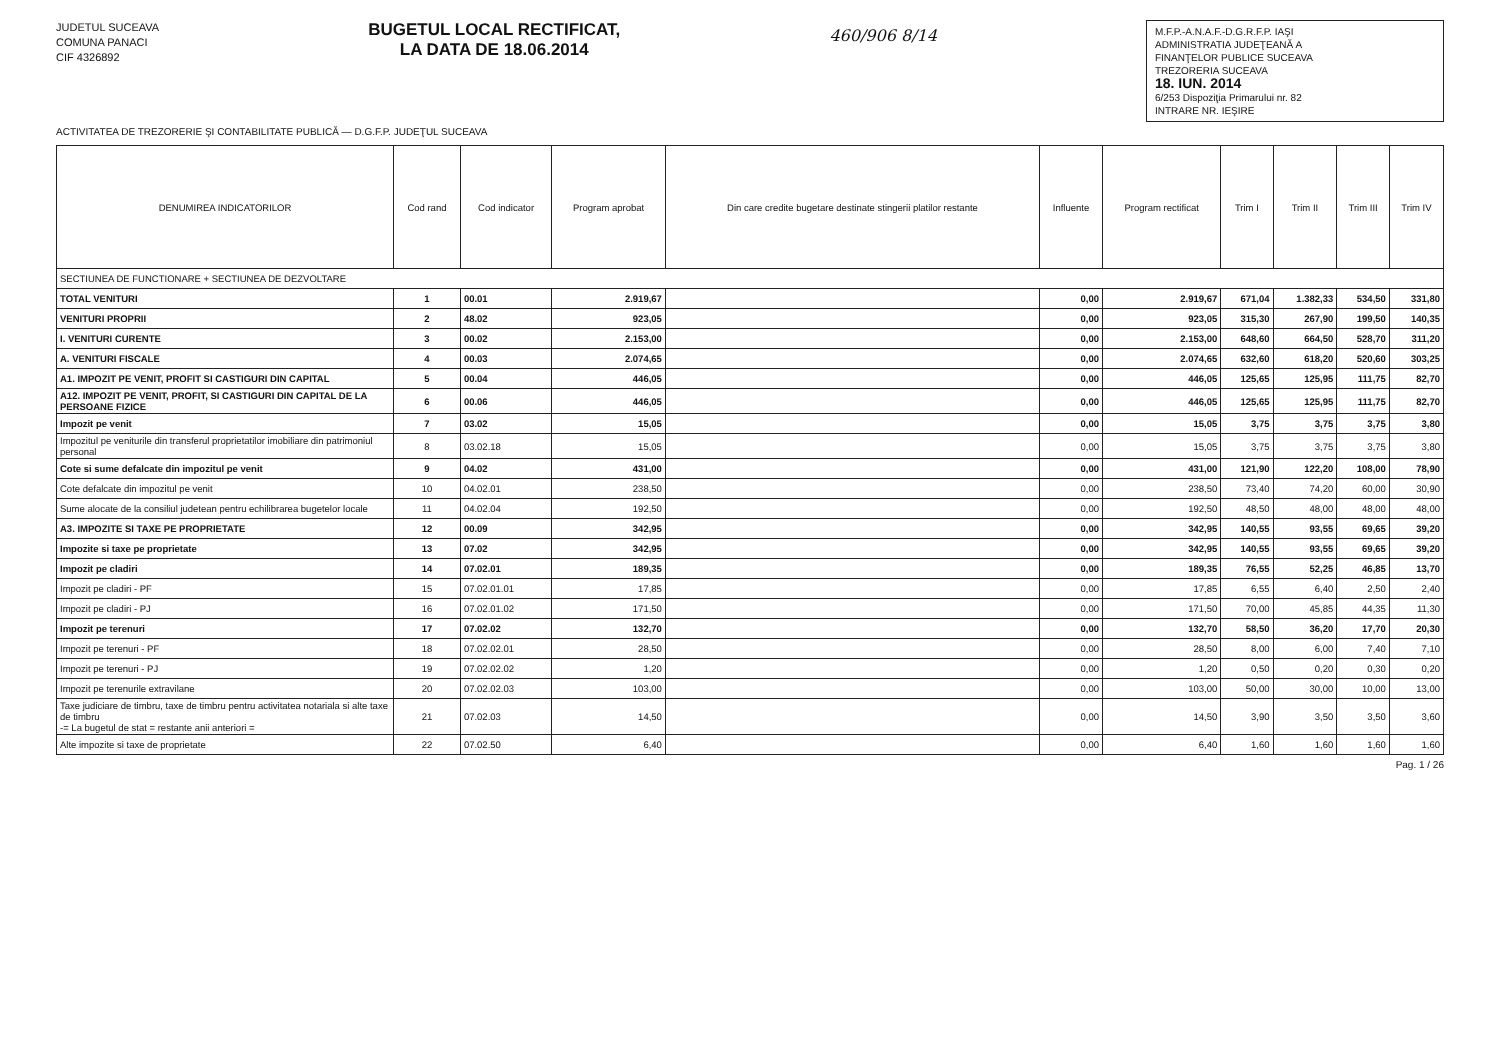JUDETUL SUCEAVA
COMUNA PANACI
CIF 4326892
BUGETUL LOCAL RECTIFICAT,
LA DATA DE 18.06.2014
460/906 8/14
M.F.P.-A.N.A.F.-D.G.R.F.P. IAŞI
ADMINISTRATIA JUDEŢEANĂ A
FINANŢELOR PUBLICE SUCEAVA
TREZORERIA SUCEAVA
18. IUN. 2014
6/253 Dispoziţia Primarului nr. 82
INTRARE NR. IEŞIRE
ACTIVITATEA DE TREZORERIE ŞI CONTABILITATE PUBLICĂ — D.G.F.P. JUDEŢUL SUCEAVA
| DENUMIREA INDICATORILOR | Cod rand | Cod indicator | Program aprobat | Din care credite bugetare destinate stingerii platilor restante | Influente | Program rectificat | Trim I | Trim II | Trim III | Trim IV |
| --- | --- | --- | --- | --- | --- | --- | --- | --- | --- | --- |
| SECTIUNEA DE FUNCTIONARE + SECTIUNEA DE DEZVOLTARE | | | | | | | | | | |
| TOTAL VENITURI | 1 | 00.01 | 2.919,67 | | 0,00 | 2.919,67 | 671,04 | 1.382,33 | 534,50 | 331,80 |
| VENITURI PROPRII | 2 | 48.02 | 923,05 | | 0,00 | 923,05 | 315,30 | 267,90 | 199,50 | 140,35 |
| I. VENITURI CURENTE | 3 | 00.02 | 2.153,00 | | 0,00 | 2.153,00 | 648,60 | 664,50 | 528,70 | 311,20 |
| A. VENITURI FISCALE | 4 | 00.03 | 2.074,65 | | 0,00 | 2.074,65 | 632,60 | 618,20 | 520,60 | 303,25 |
| A1. IMPOZIT PE VENIT, PROFIT SI CASTIGURI DIN CAPITAL | 5 | 00.04 | 446,05 | | 0,00 | 446,05 | 125,65 | 125,95 | 111,75 | 82,70 |
| A12. IMPOZIT PE VENIT, PROFIT, SI CASTIGURI DIN CAPITAL DE LA PERSOANE FIZICE | 6 | 00.06 | 446,05 | | 0,00 | 446,05 | 125,65 | 125,95 | 111,75 | 82,70 |
| Impozit pe venit | 7 | 03.02 | 15,05 | | 0,00 | 15,05 | 3,75 | 3,75 | 3,75 | 3,80 |
| Impozitul pe veniturile din transferul proprietatilor imobiliare din patrimoniul personal | 8 | 03.02.18 | 15,05 | | 0,00 | 15,05 | 3,75 | 3,75 | 3,75 | 3,80 |
| Cote si sume defalcate din impozitul pe venit | 9 | 04.02 | 431,00 | | 0,00 | 431,00 | 121,90 | 122,20 | 108,00 | 78,90 |
| Cote defalcate din impozitul pe venit | 10 | 04.02.01 | 238,50 | | 0,00 | 238,50 | 73,40 | 74,20 | 60,00 | 30,90 |
| Sume alocate de la consiliul judetean pentru echilibrarea bugetelor locale | 11 | 04.02.04 | 192,50 | | 0,00 | 192,50 | 48,50 | 48,00 | 48,00 | 48,00 |
| A3. IMPOZITE SI TAXE PE PROPRIETATE | 12 | 00.09 | 342,95 | | 0,00 | 342,95 | 140,55 | 93,55 | 69,65 | 39,20 |
| Impozite si taxe pe proprietate | 13 | 07.02 | 342,95 | | 0,00 | 342,95 | 140,55 | 93,55 | 69,65 | 39,20 |
| Impozit pe cladiri | 14 | 07.02.01 | 189,35 | | 0,00 | 189,35 | 76,55 | 52,25 | 46,85 | 13,70 |
| Impozit pe cladiri - PF | 15 | 07.02.01.01 | 17,85 | | 0,00 | 17,85 | 6,55 | 6,40 | 2,50 | 2,40 |
| Impozit pe cladiri - PJ | 16 | 07.02.01.02 | 171,50 | | 0,00 | 171,50 | 70,00 | 45,85 | 44,35 | 11,30 |
| Impozit pe terenuri | 17 | 07.02.02 | 132,70 | | 0,00 | 132,70 | 58,50 | 36,20 | 17,70 | 20,30 |
| Impozit pe terenuri - PF | 18 | 07.02.02.01 | 28,50 | | 0,00 | 28,50 | 8,00 | 6,00 | 7,40 | 7,10 |
| Impozit pe terenuri - PJ | 19 | 07.02.02.02 | 1,20 | | 0,00 | 1,20 | 0,50 | 0,20 | 0,30 | 0,20 |
| Impozit pe terenurile extravilane | 20 | 07.02.02.03 | 103,00 | | 0,00 | 103,00 | 50,00 | 30,00 | 10,00 | 13,00 |
| Taxe judiciare de timbru, taxe de timbru pentru activitatea notariala si alte taxe de timbru -= La bugetul de stat = restante anii anteriori = | 21 | 07.02.03 | 14,50 | | 0,00 | 14,50 | 3,90 | 3,50 | 3,50 | 3,60 |
| Alte impozite si taxe de proprietate | 22 | 07.02.50 | 6,40 | | 0,00 | 6,40 | 1,60 | 1,60 | 1,60 | 1,60 |
Pag. 1 / 26